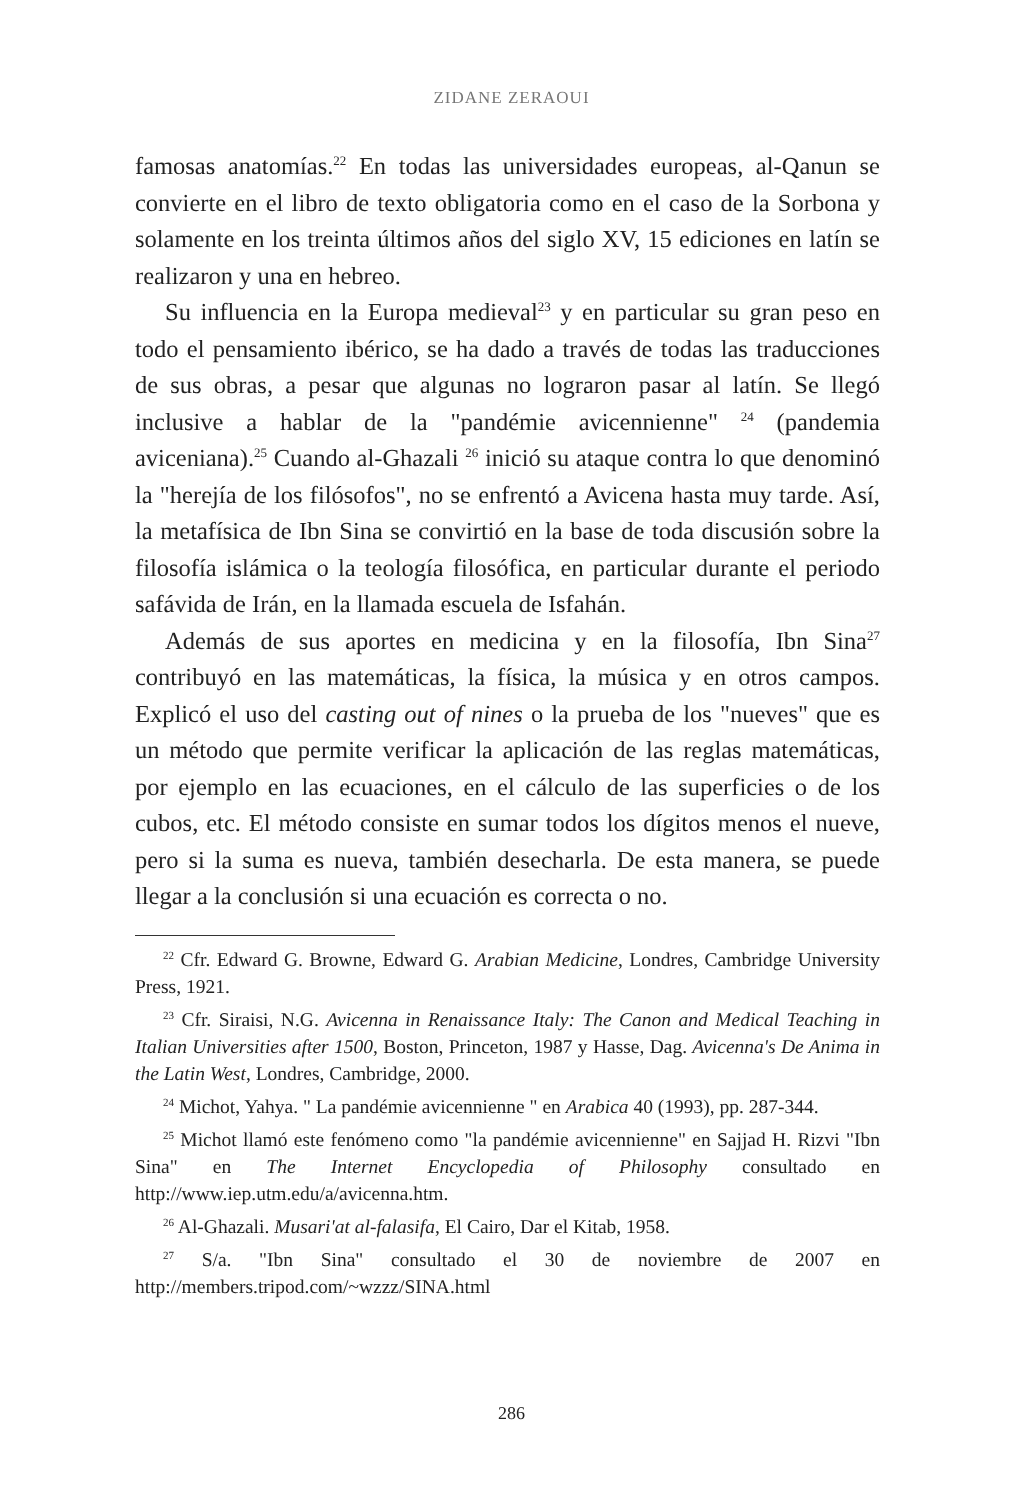ZIDANE ZERAOUI
famosas anatomías.<sup>22</sup> En todas las universidades europeas, al-Qanun se convierte en el libro de texto obligatoria como en el caso de la Sorbona y solamente en los treinta últimos años del siglo XV, 15 ediciones en latín se realizaron y una en hebreo.
Su influencia en la Europa medieval<sup>23</sup> y en particular su gran peso en todo el pensamiento ibérico, se ha dado a través de todas las traducciones de sus obras, a pesar que algunas no lograron pasar al latín. Se llegó inclusive a hablar de la "pandémie avicennienne" <sup>24</sup> (pandemia aviceniana).<sup>25</sup> Cuando al-Ghazali <sup>26</sup> inició su ataque contra lo que denominó la "herejía de los filósofos", no se enfrentó a Avicena hasta muy tarde. Así, la metafísica de Ibn Sina se convirtió en la base de toda discusión sobre la filosofía islámica o la teología filosófica, en particular durante el periodo safávida de Irán, en la llamada escuela de Isfahán.
Además de sus aportes en medicina y en la filosofía, Ibn Sina<sup>27</sup> contribuyó en las matemáticas, la física, la música y en otros campos. Explicó el uso del casting out of nines o la prueba de los "nueves" que es un método que permite verificar la aplicación de las reglas matemáticas, por ejemplo en las ecuaciones, en el cálculo de las superficies o de los cubos, etc. El método consiste en sumar todos los dígitos menos el nueve, pero si la suma es nueva, también desecharla. De esta manera, se puede llegar a la conclusión si una ecuación es correcta o no.
<sup>22</sup> Cfr. Edward G. Browne, Edward G. Arabian Medicine, Londres, Cambridge University Press, 1921.
<sup>23</sup> Cfr. Siraisi, N.G. Avicenna in Renaissance Italy: The Canon and Medical Teaching in Italian Universities after 1500, Boston, Princeton, 1987 y Hasse, Dag. Avicenna's De Anima in the Latin West, Londres, Cambridge, 2000.
<sup>24</sup> Michot, Yahya. " La pandémie avicennienne " en Arabica 40 (1993), pp. 287-344.
<sup>25</sup> Michot llamó este fenómeno como "la pandémie avicennienne" en Sajjad H. Rizvi "Ibn Sina" en The Internet Encyclopedia of Philosophy consultado en http://www.iep.utm.edu/a/avicenna.htm.
<sup>26</sup> Al-Ghazali. Musari'at al-falasifa, El Cairo, Dar el Kitab, 1958.
<sup>27</sup> S/a. "Ibn Sina" consultado el 30 de noviembre de 2007 en http://members.tripod.com/~wzzz/SINA.html
286